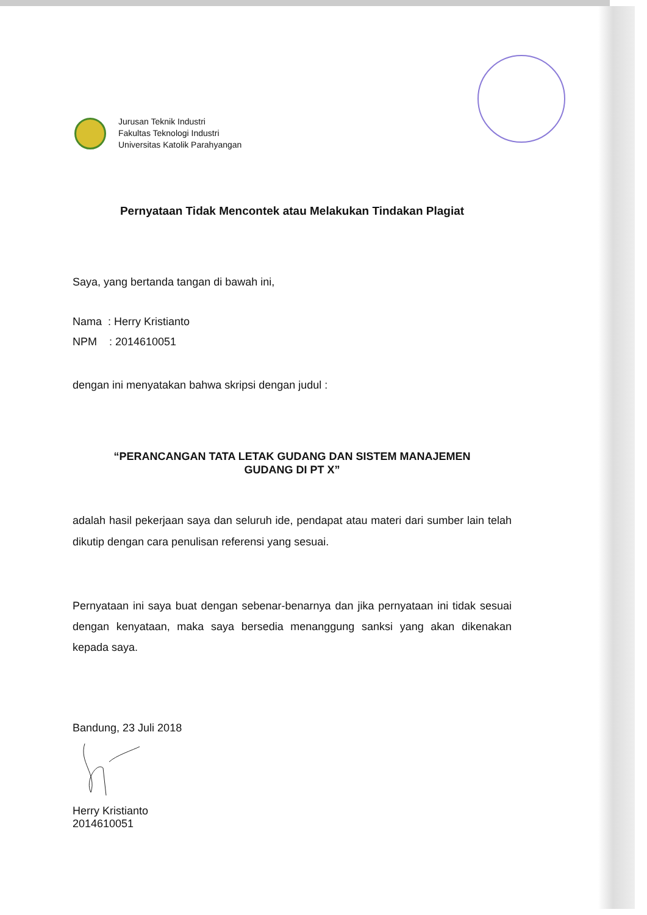Jurusan Teknik Industri
Fakultas Teknologi Industri
Universitas Katolik Parahyangan
Pernyataan Tidak Mencontek atau Melakukan Tindakan Plagiat
Saya, yang bertanda tangan di bawah ini,
Nama : Herry Kristianto
NPM : 2014610051
dengan ini menyatakan bahwa skripsi dengan judul :
“PERANCANGAN TATA LETAK GUDANG DAN SISTEM MANAJEMEN
GUDANG DI PT X”
adalah hasil pekerjaan saya dan seluruh ide, pendapat atau materi dari sumber lain telah dikutip dengan cara penulisan referensi yang sesuai.
Pernyataan ini saya buat dengan sebenar-benarnya dan jika pernyataan ini tidak sesuai dengan kenyataan, maka saya bersedia menanggung sanksi yang akan dikenakan kepada saya.
Bandung, 23 Juli 2018
Herry Kristianto
2014610051